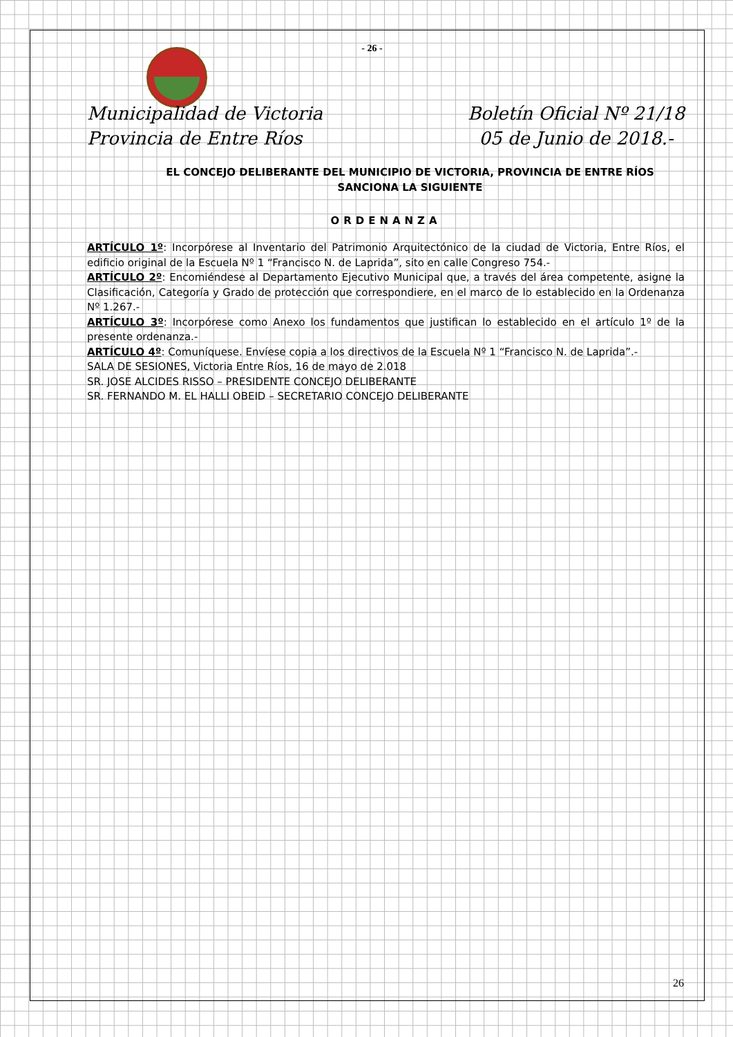- 26 -
Municipalidad de Victoria
Provincia de Entre Ríos
Boletín Oficial Nº 21/18
05 de Junio de 2018.-
EL CONCEJO DELIBERANTE DEL MUNICIPIO DE VICTORIA, PROVINCIA DE ENTRE RÍOS SANCIONA LA SIGUIENTE
ORDENANZA
ARTÍCULO 1º: Incorpórese al Inventario del Patrimonio Arquitectónico de la ciudad de Victoria, Entre Ríos, el edificio original de la Escuela Nº 1 “Francisco N. de Laprida”, sito en calle Congreso 754.-
ARTÍCULO 2º: Encomiéndese al Departamento Ejecutivo Municipal que, a través del área competente, asigne la Clasificación, Categoría y Grado de protección que correspondiere, en el marco de lo establecido en la Ordenanza Nº 1.267.-
ARTÍCULO 3º: Incorpórese como Anexo los fundamentos que justifican lo establecido en el artículo 1º de la presente ordenanza.-
ARTÍCULO 4º: Comuníquese. Envíese copia a los directivos de la Escuela Nº 1 “Francisco N. de Laprida”.-
SALA DE SESIONES, Victoria Entre Ríos, 16 de mayo de 2.018
SR. JOSE ALCIDES RISSO – PRESIDENTE CONCEJO DELIBERANTE
SR. FERNANDO M. EL HALLI OBEID – SECRETARIO CONCEJO DELIBERANTE
26